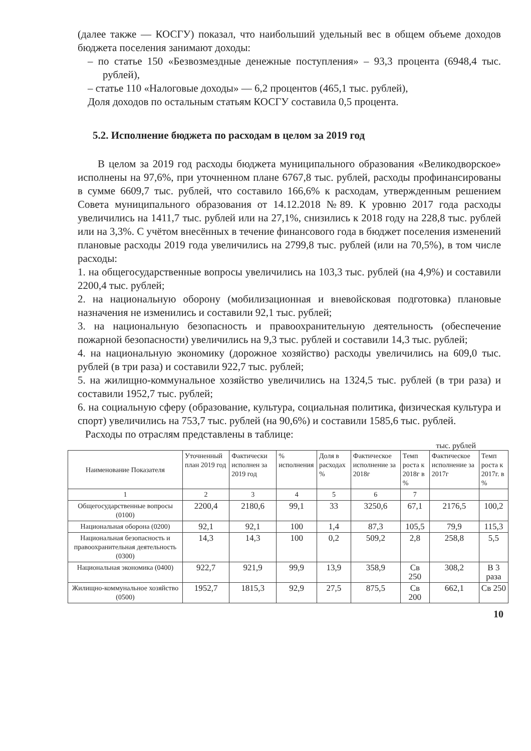(далее также — КОСГУ) показал, что наибольший удельный вес в общем объеме доходов бюджета поселения занимают доходы:
– по статье 150 «Безвозмездные денежные поступления» – 93,3 процента (6948,4 тыс. рублей),
– статье 110 «Налоговые доходы» — 6,2 процентов (465,1 тыс. рублей),
Доля доходов по остальным статьям КОСГУ составила 0,5 процента.
5.2. Исполнение бюджета по расходам в целом за 2019 год
В целом за 2019 год расходы бюджета муниципального образования «Великодворское» исполнены на 97,6%, при уточненном плане 6767,8 тыс. рублей, расходы профинансированы в сумме 6609,7 тыс. рублей, что составило 166,6% к расходам, утвержденным решением Совета муниципального образования от 14.12.2018 №89. К уровню 2017 года расходы увеличились на 1411,7 тыс. рублей или на 27,1%, снизились к 2018 году на 228,8 тыс. рублей или на 3,3%. С учётом внесённых в течение финансового года в бюджет поселения изменений плановые расходы 2019 года увеличились на 2799,8 тыс. рублей (или на 70,5%), в том числе расходы:
1. на общегосударственные вопросы увеличились на 103,3 тыс. рублей (на 4,9%) и составили 2200,4 тыс. рублей;
2. на национальную оборону (мобилизационная и вневойсковая подготовка) плановые назначения не изменились и составили 92,1 тыс. рублей;
3. на национальную безопасность и правоохранительную деятельность (обеспечение пожарной безопасности) увеличились на 9,3 тыс. рублей и составили 14,3 тыс. рублей;
4. на национальную экономику (дорожное хозяйство) расходы увеличились на 609,0 тыс. рублей (в три раза) и составили 922,7 тыс. рублей;
5. на жилищно-коммунальное хозяйство увеличились на 1324,5 тыс. рублей (в три раза) и составили 1952,7 тыс. рублей;
6. на социальную сферу (образование, культура, социальная политика, физическая культура и спорт) увеличились на 753,7 тыс. рублей (на 90,6%) и составили 1585,6 тыс. рублей.
Расходы по отраслям представлены в таблице:
тыс. рублей
| Наименование Показателя | Уточненный план 2019 год | Фактически исполнен за 2019 год | % исполнения | Доля в расходах % | Фактическое исполнение за 2018г | Темп роста к 2018г в % | Фактическое исполнение за 2017г | Темп роста к 2017г. в % |
| --- | --- | --- | --- | --- | --- | --- | --- | --- |
| 1 | 2 | 3 | 4 | 5 | 6 | 7 | | |
| Общегосударственные вопросы (0100) | 2200,4 | 2180,6 | 99,1 | 33 | 3250,6 | 67,1 | 2176,5 | 100,2 |
| Национальная оборона (0200) | 92,1 | 92,1 | 100 | 1,4 | 87,3 | 105,5 | 79,9 | 115,3 |
| Национальная безопасность и правоохранительная деятельность (0300) | 14,3 | 14,3 | 100 | 0,2 | 509,2 | 2,8 | 258,8 | 5,5 |
| Национальная экономика (0400) | 922,7 | 921,9 | 99,9 | 13,9 | 358,9 | Св 250 | 308,2 | В 3 раза |
| Жилищно-коммунальное хозяйство (0500) | 1952,7 | 1815,3 | 92,9 | 27,5 | 875,5 | Св 200 | 662,1 | Св 250 |
10